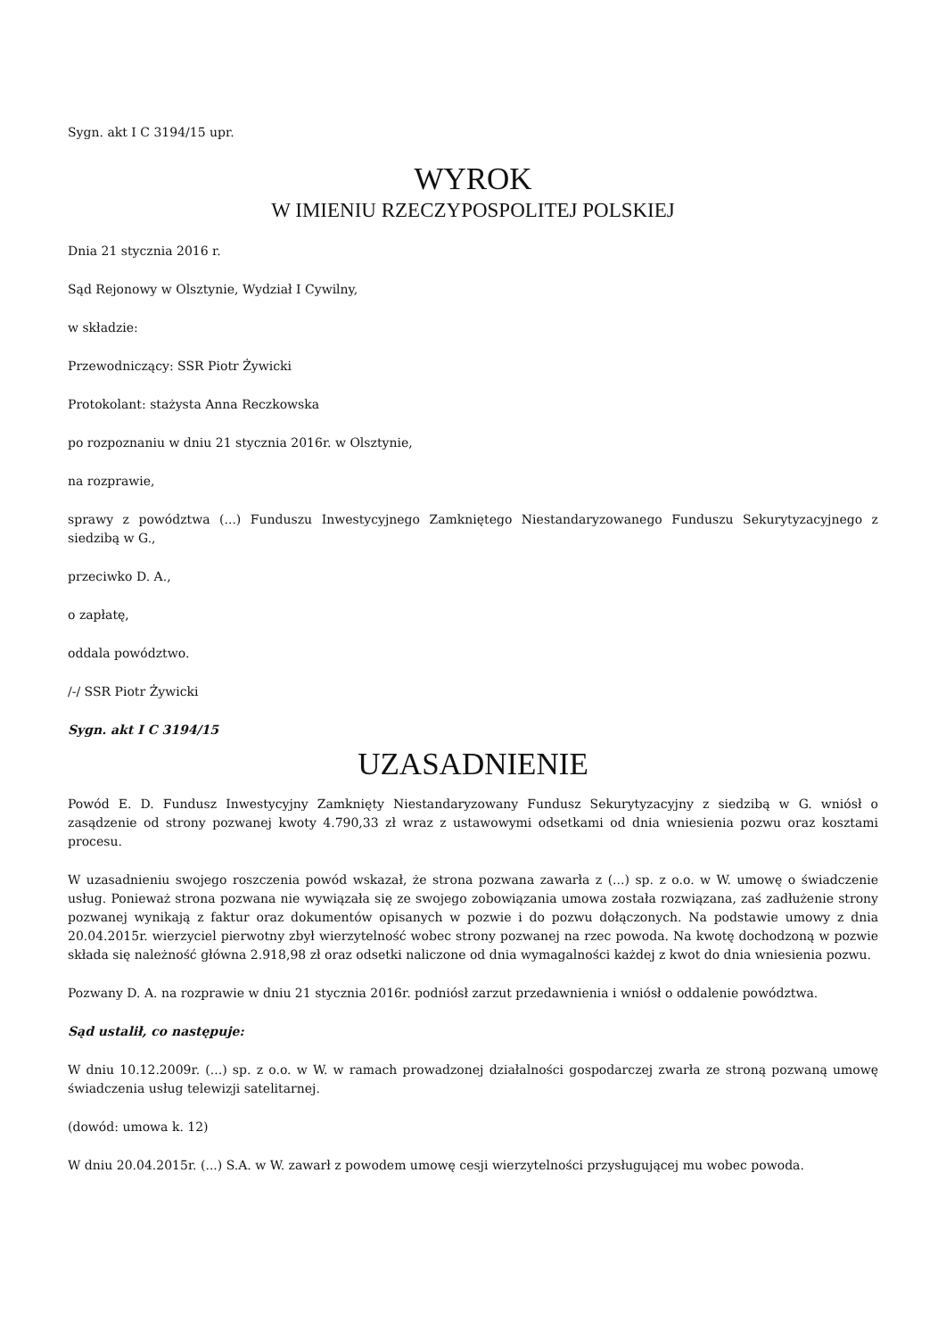Sygn. akt I C 3194/15 upr.
WYROK
W IMIENIU RZECZYPOSPOLITEJ POLSKIEJ
Dnia 21 stycznia 2016 r.
Sąd Rejonowy w Olsztynie, Wydział I Cywilny,
w składzie:
Przewodniczący: SSR Piotr Żywicki
Protokolant: stażysta Anna Reczkowska
po rozpoznaniu w dniu 21 stycznia 2016r. w Olsztynie,
na rozprawie,
sprawy z powództwa (...) Funduszu Inwestycyjnego Zamkniętego Niestandaryzowanego Funduszu Sekurytyzacyjnego z siedzibą w G.,
przeciwko D. A.,
o zapłatę,
oddala powództwo.
/-/ SSR Piotr Żywicki
Sygn. akt I C 3194/15
UZASADNIENIE
Powód E. D. Fundusz Inwestycyjny Zamknięty Niestandaryzowany Fundusz Sekurytyzacyjny z siedzibą w G. wniósł o zasądzenie od strony pozwanej kwoty 4.790,33 zł wraz z ustawowymi odsetkami od dnia wniesienia pozwu oraz kosztami procesu.
W uzasadnieniu swojego roszczenia powód wskazał, że strona pozwana zawarła z (...) sp. z o.o. w W. umowę o świadczenie usług. Ponieważ strona pozwana nie wywiązała się ze swojego zobowiązania umowa została rozwiązana, zaś zadłużenie strony pozwanej wynikają z faktur oraz dokumentów opisanych w pozwie i do pozwu dołączonych. Na podstawie umowy z dnia 20.04.2015r. wierzyciel pierwotny zbył wierzytelność wobec strony pozwanej na rzec powoda. Na kwotę dochodzoną w pozwie składa się należność główna 2.918,98 zł oraz odsetki naliczone od dnia wymagalności każdej z kwot do dnia wniesienia pozwu.
Pozwany D. A. na rozprawie w dniu 21 stycznia 2016r. podniósł zarzut przedawnienia i wniósł o oddalenie powództwa.
Sąd ustalił, co następuje:
W dniu 10.12.2009r. (...) sp. z o.o. w W. w ramach prowadzonej działalności gospodarczej zwarła ze stroną pozwaną umowę świadczenia usług telewizji satelitarnej.
(dowód: umowa k. 12)
W dniu 20.04.2015r. (...) S.A. w W. zawarł z powodem umowę cesji wierzytelności przysługującej mu wobec powoda.